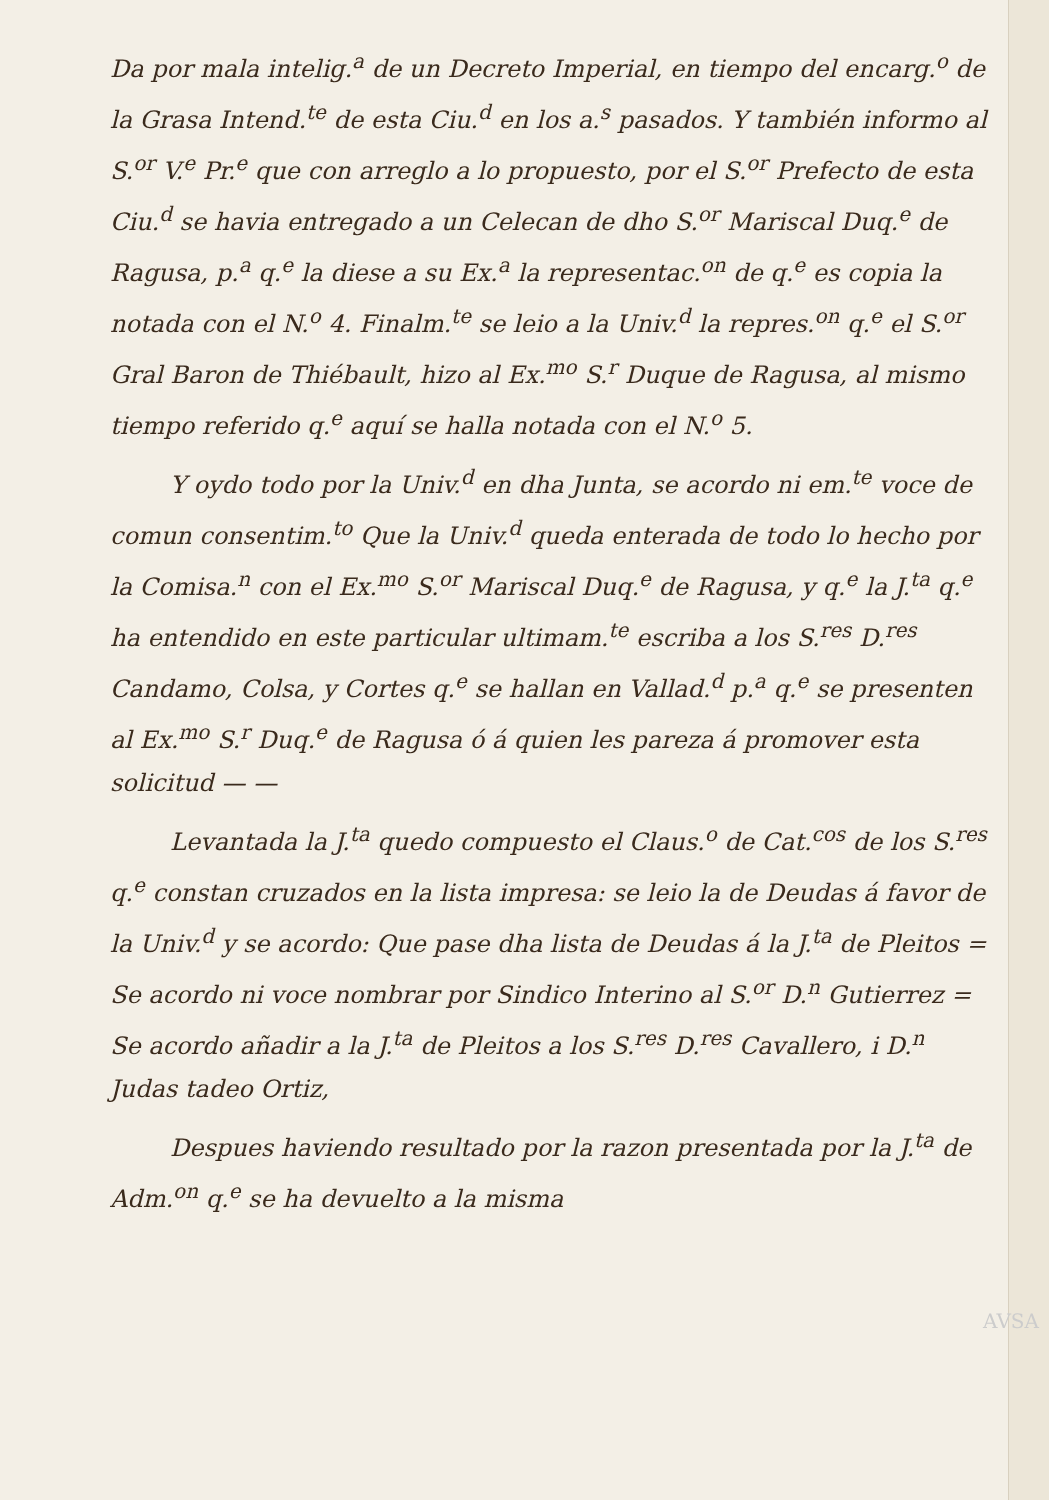Da por mala intelig.<sup>a</sup> de un Decreto Imperial, en tiempo del encarg.<sup>o</sup> de la Grasa Intend.<sup>te</sup> de esta Ciu.<sup>d</sup> en los a.<sup>s</sup> pasados. Y también informo al S.<sup>or</sup> V.<sup>e</sup> Pr.<sup>e</sup> que con arreglo a lo propuesto, por el S.<sup>or</sup> Prefecto de esta Ciu.<sup>d</sup> se havia entregado a un Celecan de dho S.<sup>or</sup> Mariscal Duq.<sup>e</sup> de Ragusa, p.<sup>a</sup> q.<sup>e</sup> la diese a su Ex.<sup>a</sup> la representac.<sup>on</sup> de q.<sup>e</sup> es copia la notada con el N.<sup>o</sup> 4. Finalm.<sup>te</sup> se leio a la Univ.<sup>d</sup> la repres.<sup>on</sup> q.<sup>e</sup> el S.<sup>or</sup> Gral Baron de Thiébault, hizo al Ex.<sup>mo</sup> S.<sup>r</sup> Duque de Ragusa, al mismo tiempo referido q.<sup>e</sup> aquí se halla notada con el N.<sup>o</sup> 5.
Y oydo todo por la Univ.<sup>d</sup> en dha Junta, se acordo ni em.<sup>te</sup> voce de comun consentim.<sup>to</sup> Que la Univ.<sup>d</sup> queda enterada de todo lo hecho por la Comisa.<sup>n</sup> con el Ex.<sup>mo</sup> S.<sup>or</sup> Mariscal Duq.<sup>e</sup> de Ragusa, y q.<sup>e</sup> la J.<sup>ta</sup> q.<sup>e</sup> ha entendido en este particular ultimam.<sup>te</sup> escriba a los S.<sup>res</sup> D.<sup>res</sup> Candamo, Colsa, y Cortes q.<sup>e</sup> se hallan en Vallad.<sup>d</sup> p.<sup>a</sup> q.<sup>e</sup> se presenten al Ex.<sup>mo</sup> S.<sup>r</sup> Duq.<sup>e</sup> de Ragusa ó á quien les pareza á promover esta solicitud — —
Levantada la J.<sup>ta</sup> quedo compuesto el Claus.<sup>o</sup> de Cat.<sup>cos</sup> de los S.<sup>res</sup> q.<sup>e</sup> constan cruzados en la lista impresa: se leio la de Deudas á favor de la Univ.<sup>d</sup> y se acordo: Que pase dha lista de Deudas á la J.<sup>ta</sup> de Pleitos = Se acordo ni voce nombrar por Sindico Interino al S.<sup>or</sup> D.<sup>n</sup> Gutierrez = Se acordo añadir a la J.<sup>ta</sup> de Pleitos a los S.<sup>res</sup> D.<sup>res</sup> Cavallero, i D.<sup>n</sup> Judas tadeo Ortiz,
Despues haviendo resultado por la razon presentada por la J.<sup>ta</sup> de Adm.<sup>on</sup> q.<sup>e</sup> se ha devuelto a la misma
AVSA